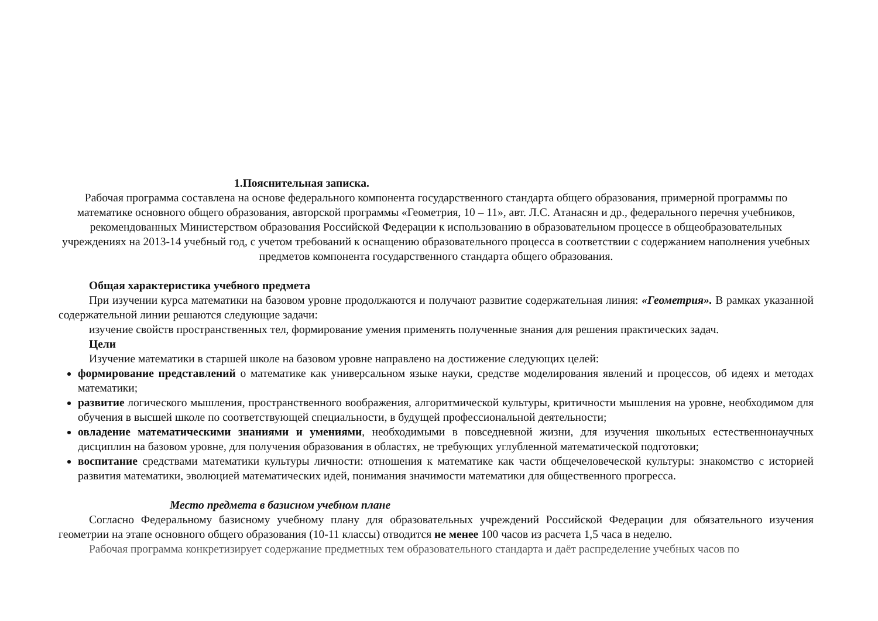1.Пояснительная записка.
Рабочая программа составлена на основе федерального компонента государственного стандарта общего образования, примерной программы по математике основного общего образования, авторской программы «Геометрия, 10 – 11», авт. Л.С. Атанасян и др., федерального перечня учебников, рекомендованных Министерством образования Российской Федерации к использованию в образовательном процессе в общеобразовательных учреждениях на 2013-14 учебный год, с учетом требований к оснащению образовательного процесса в соответствии с содержанием наполнения учебных предметов компонента государственного стандарта общего образования.
Общая характеристика учебного предмета
При изучении курса математики на базовом уровне продолжаются и получают развитие содержательная линия: «Геометрия». В рамках указанной содержательной линии решаются следующие задачи:
изучение свойств пространственных тел, формирование умения применять полученные знания для решения практических задач.
Цели
Изучение математики в старшей школе на базовом уровне направлено на достижение следующих целей:
формирование представлений о математике как универсальном языке науки, средстве моделирования явлений и процессов, об идеях и методах математики;
развитие логического мышления, пространственного воображения, алгоритмической культуры, критичности мышления на уровне, необходимом для обучения в высшей школе по соответствующей специальности, в будущей профессиональной деятельности;
овладение математическими знаниями и умениями, необходимыми в повседневной жизни, для изучения школьных естественнонаучных дисциплин на базовом уровне, для получения образования в областях, не требующих углубленной математической подготовки;
воспитание средствами математики культуры личности: отношения к математике как части общечеловеческой культуры: знакомство с историей развития математики, эволюцией математических идей, понимания значимости математики для общественного прогресса.
Место предмета в базисном учебном плане
Согласно Федеральному базисному учебному плану для образовательных учреждений Российской Федерации для обязательного изучения геометрии на этапе основного общего образования (10-11 классы) отводится не менее 100 часов из расчета 1,5 часа в неделю.
Рабочая программа конкретизирует содержание предметных тем образовательного стандарта и даёт распределение учебных часов по